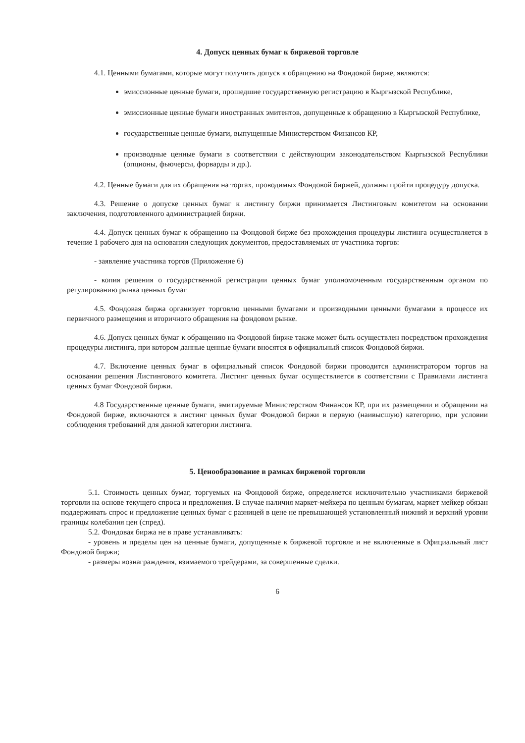4. Допуск ценных бумаг к биржевой торговле
4.1. Ценными бумагами, которые могут получить допуск к обращению на Фондовой бирже, являются:
эмиссионные ценные бумаги, прошедшие государственную регистрацию в Кыргызской Республике,
эмиссионные ценные бумаги иностранных эмитентов, допущенные к обращению в Кыргызской Республике,
государственные ценные бумаги, выпущенные Министерством Финансов КР,
производные ценные бумаги в соответствии с действующим законодательством Кыргызской Республики (опционы, фьючерсы, форварды и др.).
4.2. Ценные бумаги для их обращения на торгах, проводимых Фондовой биржей, должны пройти процедуру допуска.
4.3. Решение о допуске ценных бумаг к листингу биржи принимается Листинговым комитетом на основании заключения, подготовленного администрацией биржи.
4.4. Допуск ценных бумаг к обращению на Фондовой бирже без прохождения процедуры листинга осуществляется в течение 1 рабочего дня на основании следующих документов, предоставляемых от участника торгов:
- заявление участника торгов (Приложение 6)
- копия решения о государственной регистрации ценных бумаг уполномоченным государственным органом по регулированию рынка ценных бумаг
4.5. Фондовая биржа организует торговлю ценными бумагами и производными ценными бумагами в процессе их первичного размещения и вторичного обращения на фондовом рынке.
4.6. Допуск ценных бумаг к обращению на Фондовой бирже также может быть осуществлен посредством прохождения процедуры листинга, при котором данные ценные бумаги вносятся в официальный список Фондовой биржи.
4.7. Включение ценных бумаг в официальный список Фондовой биржи проводится администратором торгов на основании решения Листингового комитета. Листинг ценных бумаг осуществляется в соответствии с Правилами листинга ценных бумаг Фондовой биржи.
4.8 Государственные ценные бумаги, эмитируемые Министерством Финансов КР, при их размещении и обращении на Фондовой бирже, включаются в листинг ценных бумаг Фондовой биржи в первую (наивысшую) категорию, при условии соблюдения требований для данной категории листинга.
5. Ценообразование в рамках биржевой торговли
5.1. Стоимость ценных бумаг, торгуемых на Фондовой бирже, определяется исключительно участниками биржевой торговли на основе текущего спроса и предложения. В случае наличия маркет-мейкера по ценным бумагам, маркет мейкер обязан поддерживать спрос и предложение ценных бумаг с разницей в цене не превышающей установленный нижний и верхний уровни границы колебания цен (спред).
5.2. Фондовая биржа не в праве устанавливать:
- уровень и пределы цен на ценные бумаги, допущенные к биржевой торговле и не включенные в Официальный лист Фондовой биржи;
- размеры вознаграждения, взимаемого трейдерами, за совершенные сделки.
6